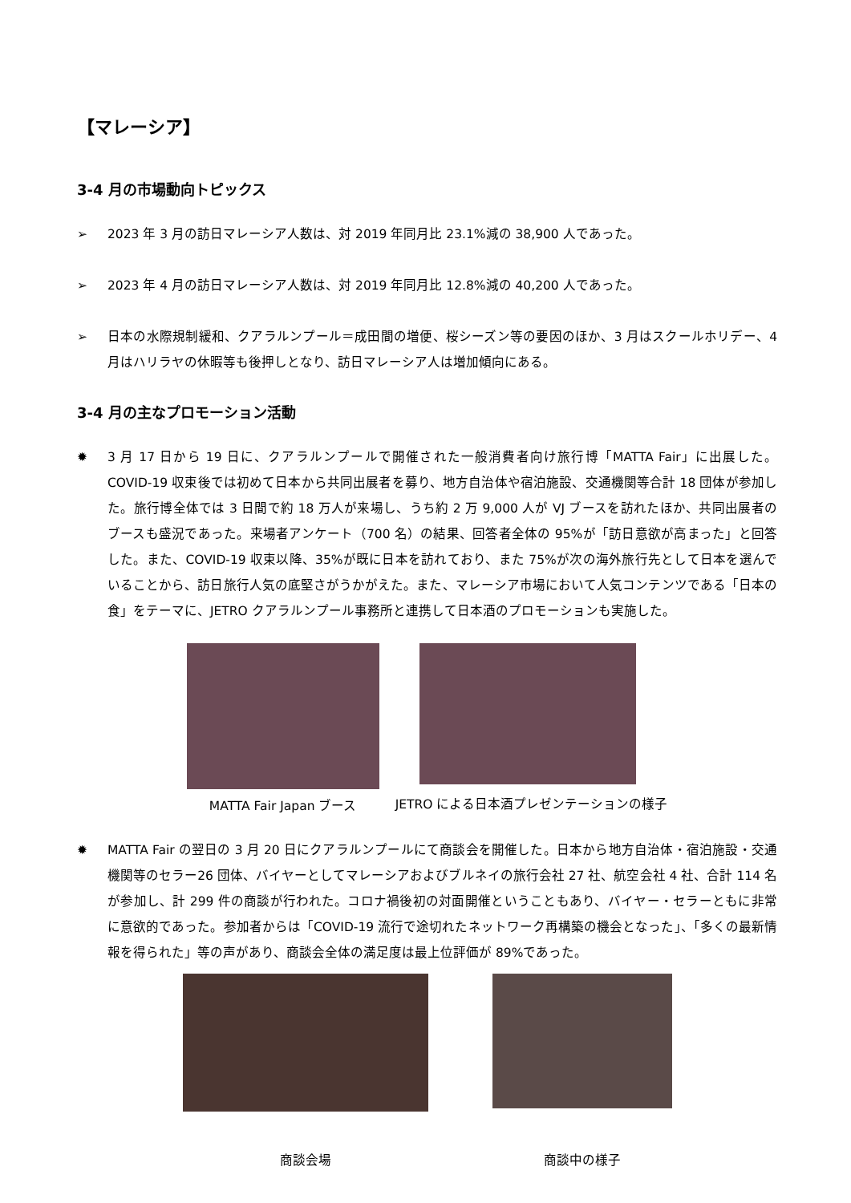【マレーシア】
3-4 月の市場動向トピックス
➢ 2023 年 3 月の訪日マレーシア人数は、対 2019 年同月比 23.1%減の 38,900 人であった。
➢ 2023 年 4 月の訪日マレーシア人数は、対 2019 年同月比 12.8%減の 40,200 人であった。
➢ 日本の水際規制緩和、クアラルンプール＝成田間の増便、桜シーズン等の要因のほか、3 月はスクールホリデー、4 月はハリラヤの休暇等も後押しとなり、訪日マレーシア人は増加傾向にある。
3-4 月の主なプロモーション活動
✹ 3 月 17 日から 19 日に、クアラルンプールで開催された一般消費者向け旅行博「MATTA Fair」に出展した。COVID-19 収束後では初めて日本から共同出展者を募り、地方自治体や宿泊施設、交通機関等合計 18 団体が参加した。旅行博全体では 3 日間で約 18 万人が来場し、うち約 2 万 9,000 人が VJ ブースを訪れたほか、共同出展者のブースも盛況であった。来場者アンケート（700 名）の結果、回答者全体の 95%が「訪日意欲が高まった」と回答した。また、COVID-19 収束以降、35%が既に日本を訪れており、また 75%が次の海外旅行先として日本を選んでいることから、訪日旅行人気の底堅さがうかがえた。また、マレーシア市場において人気コンテンツである「日本の食」をテーマに、JETRO クアラルンプール事務所と連携して日本酒のプロモーションも実施した。
MATTA Fair Japan ブース
JETRO による日本酒プレゼンテーションの様子
✹ MATTA Fair の翌日の 3 月 20 日にクアラルンプールにて商談会を開催した。日本から地方自治体・宿泊施設・交通機関等のセラー26 団体、バイヤーとしてマレーシアおよびブルネイの旅行会社 27 社、航空会社 4 社、合計 114 名が参加し、計 299 件の商談が行われた。コロナ禍後初の対面開催ということもあり、バイヤー・セラーともに非常に意欲的であった。参加者からは「COVID-19 流行で途切れたネットワーク再構築の機会となった」、「多くの最新情報を得られた」等の声があり、商談会全体の満足度は最上位評価が 89%であった。
商談会場
商談中の様子